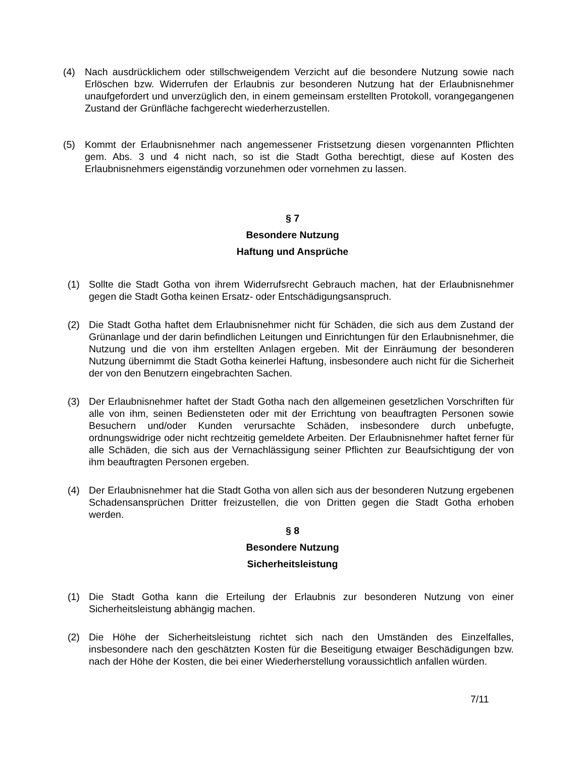(4) Nach ausdrücklichem oder stillschweigendem Verzicht auf die besondere Nutzung sowie nach Erlöschen bzw. Widerrufen der Erlaubnis zur besonderen Nutzung hat der Erlaubnisnehmer unaufgefordert und unverzüglich den, in einem gemeinsam erstellten Protokoll, vorangegangenen Zustand der Grünfläche fachgerecht wiederherzustellen.
(5) Kommt der Erlaubnisnehmer nach angemessener Fristsetzung diesen vorgenannten Pflichten gem. Abs. 3 und 4 nicht nach, so ist die Stadt Gotha berechtigt, diese auf Kosten des Erlaubnisnehmers eigenständig vorzunehmen oder vornehmen zu lassen.
§ 7
Besondere Nutzung
Haftung und Ansprüche
(1) Sollte die Stadt Gotha von ihrem Widerrufsrecht Gebrauch machen, hat der Erlaubnisnehmer gegen die Stadt Gotha keinen Ersatz- oder Entschädigungsanspruch.
(2) Die Stadt Gotha haftet dem Erlaubnisnehmer nicht für Schäden, die sich aus dem Zustand der Grünanlage und der darin befindlichen Leitungen und Einrichtungen für den Erlaubnisnehmer, die Nutzung und die von ihm erstellten Anlagen ergeben. Mit der Einräumung der besonderen Nutzung übernimmt die Stadt Gotha keinerlei Haftung, insbesondere auch nicht für die Sicherheit der von den Benutzern eingebrachten Sachen.
(3) Der Erlaubnisnehmer haftet der Stadt Gotha nach den allgemeinen gesetzlichen Vorschriften für alle von ihm, seinen Bediensteten oder mit der Errichtung von beauftragten Personen sowie Besuchern und/oder Kunden verursachte Schäden, insbesondere durch unbefugte, ordnungswidrige oder nicht rechtzeitig gemeldete Arbeiten. Der Erlaubnisnehmer haftet ferner für alle Schäden, die sich aus der Vernachlässigung seiner Pflichten zur Beaufsichtigung der von ihm beauftragten Personen ergeben.
(4) Der Erlaubnisnehmer hat die Stadt Gotha von allen sich aus der besonderen Nutzung ergebenen Schadensansprüchen Dritter freizustellen, die von Dritten gegen die Stadt Gotha erhoben werden.
§ 8
Besondere Nutzung
Sicherheitsleistung
(1) Die Stadt Gotha kann die Erteilung der Erlaubnis zur besonderen Nutzung von einer Sicherheitsleistung abhängig machen.
(2) Die Höhe der Sicherheitsleistung richtet sich nach den Umständen des Einzelfalles, insbesondere nach den geschätzten Kosten für die Beseitigung etwaiger Beschädigungen bzw. nach der Höhe der Kosten, die bei einer Wiederherstellung voraussichtlich anfallen würden.
7/11